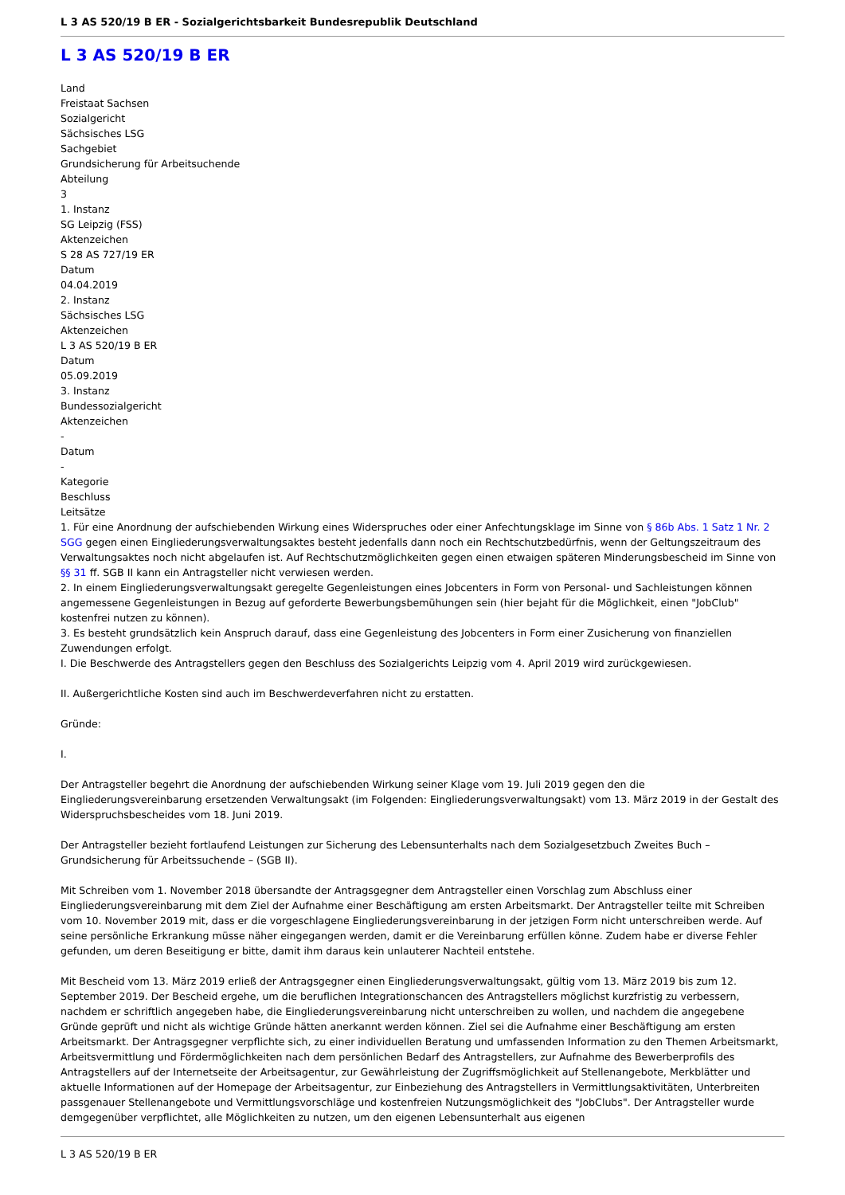L 3 AS 520/19 B ER - Sozialgerichtsbarkeit Bundesrepublik Deutschland
L 3 AS 520/19 B ER
Land
Freistaat Sachsen
Sozialgericht
Sächsisches LSG
Sachgebiet
Grundsicherung für Arbeitsuchende
Abteilung
3
1. Instanz
SG Leipzig (FSS)
Aktenzeichen
S 28 AS 727/19 ER
Datum
04.04.2019
2. Instanz
Sächsisches LSG
Aktenzeichen
L 3 AS 520/19 B ER
Datum
05.09.2019
3. Instanz
Bundessozialgericht
Aktenzeichen
-
Datum
-
Kategorie
Beschluss
Leitsätze
1. Für eine Anordnung der aufschiebenden Wirkung eines Widerspruches oder einer Anfechtungsklage im Sinne von § 86b Abs. 1 Satz 1 Nr. 2 SGG gegen einen Eingliederungsverwaltungsaktes besteht jedenfalls dann noch ein Rechtschutzbedürfnis, wenn der Geltungszeitraum des Verwaltungsaktes noch nicht abgelaufen ist. Auf Rechtschutzmöglichkeiten gegen einen etwaigen späteren Minderungsbescheid im Sinne von §§ 31 ff. SGB II kann ein Antragsteller nicht verwiesen werden.
2. In einem Eingliederungsverwaltungsakt geregelte Gegenleistungen eines Jobcenters in Form von Personal- und Sachleistungen können angemessene Gegenleistungen in Bezug auf geforderte Bewerbungsbemühungen sein (hier bejaht für die Möglichkeit, einen "JobClub" kostenfrei nutzen zu können).
3. Es besteht grundsätzlich kein Anspruch darauf, dass eine Gegenleistung des Jobcenters in Form einer Zusicherung von finanziellen Zuwendungen erfolgt.
I. Die Beschwerde des Antragstellers gegen den Beschluss des Sozialgerichts Leipzig vom 4. April 2019 wird zurückgewiesen.
II. Außergerichtliche Kosten sind auch im Beschwerdeverfahren nicht zu erstatten.
Gründe:
I.
Der Antragsteller begehrt die Anordnung der aufschiebenden Wirkung seiner Klage vom 19. Juli 2019 gegen den die Eingliederungsvereinbarung ersetzenden Verwaltungsakt (im Folgenden: Eingliederungsverwaltungsakt) vom 13. März 2019 in der Gestalt des Widerspruchsbescheides vom 18. Juni 2019.
Der Antragsteller bezieht fortlaufend Leistungen zur Sicherung des Lebensunterhalts nach dem Sozialgesetzbuch Zweites Buch – Grundsicherung für Arbeitssuchende – (SGB II).
Mit Schreiben vom 1. November 2018 übersandte der Antragsgegner dem Antragsteller einen Vorschlag zum Abschluss einer Eingliederungsvereinbarung mit dem Ziel der Aufnahme einer Beschäftigung am ersten Arbeitsmarkt. Der Antragsteller teilte mit Schreiben vom 10. November 2019 mit, dass er die vorgeschlagene Eingliederungsvereinbarung in der jetzigen Form nicht unterschreiben werde. Auf seine persönliche Erkrankung müsse näher eingegangen werden, damit er die Vereinbarung erfüllen könne. Zudem habe er diverse Fehler gefunden, um deren Beseitigung er bitte, damit ihm daraus kein unlauterer Nachteil entstehe.
Mit Bescheid vom 13. März 2019 erließ der Antragsgegner einen Eingliederungsverwaltungsakt, gültig vom 13. März 2019 bis zum 12. September 2019. Der Bescheid ergehe, um die beruflichen Integrationschancen des Antragstellers möglichst kurzfristig zu verbessern, nachdem er schriftlich angegeben habe, die Eingliederungsvereinbarung nicht unterschreiben zu wollen, und nachdem die angegebene Gründe geprüft und nicht als wichtige Gründe hätten anerkannt werden können. Ziel sei die Aufnahme einer Beschäftigung am ersten Arbeitsmarkt. Der Antragsgegner verpflichte sich, zu einer individuellen Beratung und umfassenden Information zu den Themen Arbeitsmarkt, Arbeitsvermittlung und Fördermöglichkeiten nach dem persönlichen Bedarf des Antragstellers, zur Aufnahme des Bewerberprofils des Antragstellers auf der Internetseite der Arbeitsagentur, zur Gewährleistung der Zugriffsmöglichkeit auf Stellenangebote, Merkblätter und aktuelle Informationen auf der Homepage der Arbeitsagentur, zur Einbeziehung des Antragstellers in Vermittlungsaktivitäten, Unterbreiten passgenauer Stellenangebote und Vermittlungsvorschläge und kostenfreien Nutzungsmöglichkeit des "JobClubs". Der Antragsteller wurde demgegenüber verpflichtet, alle Möglichkeiten zu nutzen, um den eigenen Lebensunterhalt aus eigenen
L 3 AS 520/19 B ER